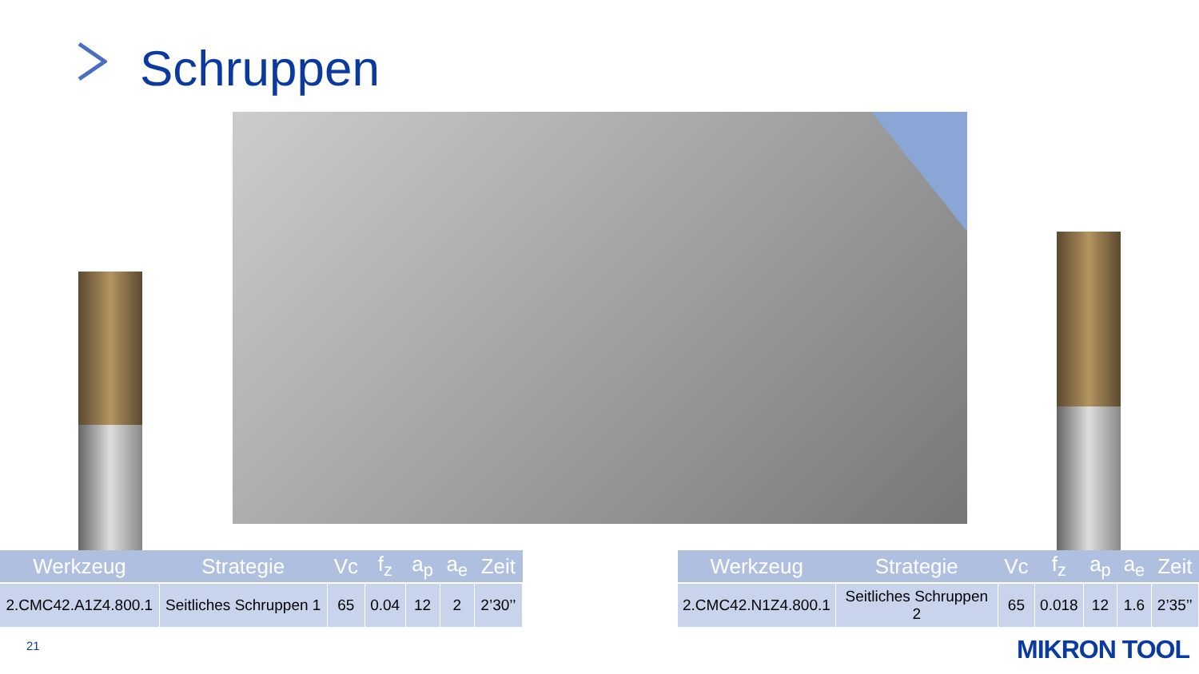Schruppen
| Werkzeug | Strategie | Vc | f<sub>z</sub> | a<sub>p</sub> | a<sub>e</sub> | Zeit |
| --- | --- | --- | --- | --- | --- | --- |
| 2.CMC42.A1Z4.800.1 | Seitliches Schruppen 1 | 65 | 0.04 | 12 | 2 | 2’30’’ |
| Werkzeug | Strategie | Vc | f<sub>z</sub> | a<sub>p</sub> | a<sub>e</sub> | Zeit |
| --- | --- | --- | --- | --- | --- | --- |
| 2.CMC42.N1Z4.800.1 | Seitliches Schruppen 2 | 65 | 0.018 | 12 | 1.6 | 2’35’’ |
21 MIKRON TOOL